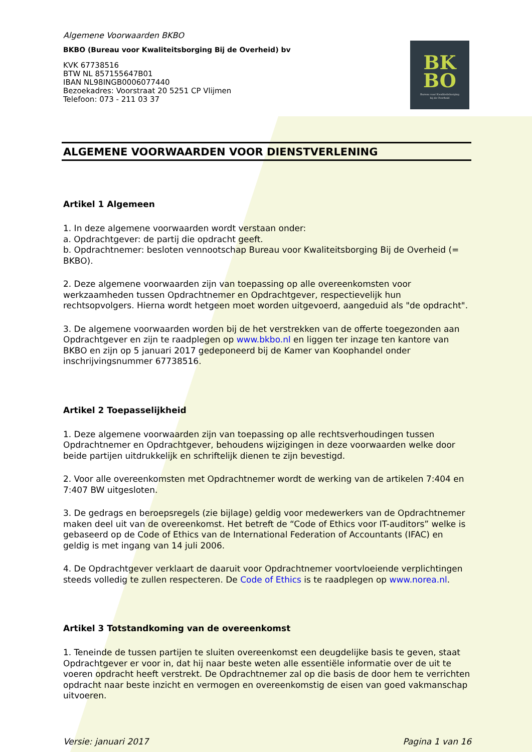BK
BO
Bureau voor Kwaliteitsborging
bij de Overheid
Algemene Voorwaarden BKBO
BKBO (Bureau voor Kwaliteitsborging Bij de Overheid) bv
KVK 67738516
BTW NL 857155647B01
IBAN NL98INGB0006077440
Bezoekadres: Voorstraat 20 5251 CP Vlijmen
Telefoon: 073 - 211 03 37
ALGEMENE VOORWAARDEN VOOR DIENSTVERLENING
Artikel 1 Algemeen
1. In deze algemene voorwaarden wordt verstaan onder:
a. Opdrachtgever: de partij die opdracht geeft.
b. Opdrachtnemer: besloten vennootschap Bureau voor Kwaliteitsborging Bij de Overheid (= BKBO).
2. Deze algemene voorwaarden zijn van toepassing op alle overeenkomsten voor werkzaamheden tussen Opdrachtnemer en Opdrachtgever, respectievelijk hun rechtsopvolgers. Hierna wordt hetgeen moet worden uitgevoerd, aangeduid als "de opdracht".
3. De algemene voorwaarden worden bij de het verstrekken van de offerte toegezonden aan Opdrachtgever en zijn te raadplegen op www.bkbo.nl en liggen ter inzage ten kantore van BKBO en zijn op 5 januari 2017 gedeponeerd bij de Kamer van Koophandel onder inschrijvingsnummer 67738516.
Artikel 2 Toepasselijkheid
1. Deze algemene voorwaarden zijn van toepassing op alle rechtsverhoudingen tussen Opdrachtnemer en Opdrachtgever, behoudens wijzigingen in deze voorwaarden welke door beide partijen uitdrukkelijk en schriftelijk dienen te zijn bevestigd.
2. Voor alle overeenkomsten met Opdrachtnemer wordt de werking van de artikelen 7:404 en 7:407 BW uitgesloten.
3. De gedrags en beroepsregels (zie bijlage) geldig voor medewerkers van de Opdrachtnemer maken deel uit van de overeenkomst. Het betreft de “Code of Ethics voor IT-auditors” welke is gebaseerd op de Code of Ethics van de International Federation of Accountants (IFAC) en geldig is met ingang van 14 juli 2006.
4. De Opdrachtgever verklaart de daaruit voor Opdrachtnemer voortvloeiende verplichtingen steeds volledig te zullen respecteren. De Code of Ethics is te raadplegen op www.norea.nl.
Artikel 3 Totstandkoming van de overeenkomst
1. Teneinde de tussen partijen te sluiten overeenkomst een deugdelijke basis te geven, staat Opdrachtgever er voor in, dat hij naar beste weten alle essentiële informatie over de uit te voeren opdracht heeft verstrekt. De Opdrachtnemer zal op die basis de door hem te verrichten opdracht naar beste inzicht en vermogen en overeenkomstig de eisen van goed vakmanschap uitvoeren.
Versie: januari 2017 Pagina 1 van 16